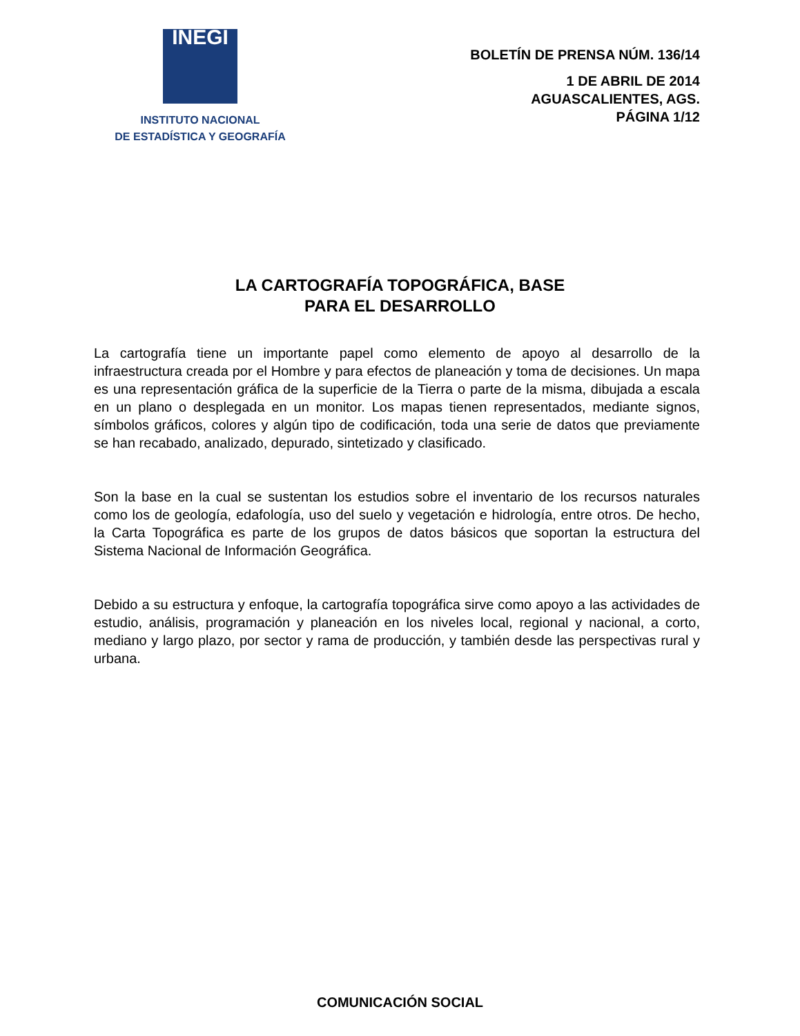INEGI
INSTITUTO NACIONAL
DE ESTADÍSTICA Y GEOGRAFÍA
BOLETÍN DE PRENSA NÚM. 136/14
1 DE ABRIL DE 2014
AGUASCALIENTES, AGS.
PÁGINA 1/12
LA CARTOGRAFÍA TOPOGRÁFICA, BASE
PARA EL DESARROLLO
La cartografía tiene un importante papel como elemento de apoyo al desarrollo de la infraestructura creada por el Hombre y para efectos de planeación y toma de decisiones. Un mapa es una representación gráfica de la superficie de la Tierra o parte de la misma, dibujada a escala en un plano o desplegada en un monitor. Los mapas tienen representados, mediante signos, símbolos gráficos, colores y algún tipo de codificación, toda una serie de datos que previamente se han recabado, analizado, depurado, sintetizado y clasificado.
Son la base en la cual se sustentan los estudios sobre el inventario de los recursos naturales como los de geología, edafología, uso del suelo y vegetación e hidrología, entre otros. De hecho, la Carta Topográfica es parte de los grupos de datos básicos que soportan la estructura del Sistema Nacional de Información Geográfica.
Debido a su estructura y enfoque, la cartografía topográfica sirve como apoyo a las actividades de estudio, análisis, programación y planeación en los niveles local, regional y nacional, a corto, mediano y largo plazo, por sector y rama de producción, y también desde las perspectivas rural y urbana.
COMUNICACIÓN SOCIAL